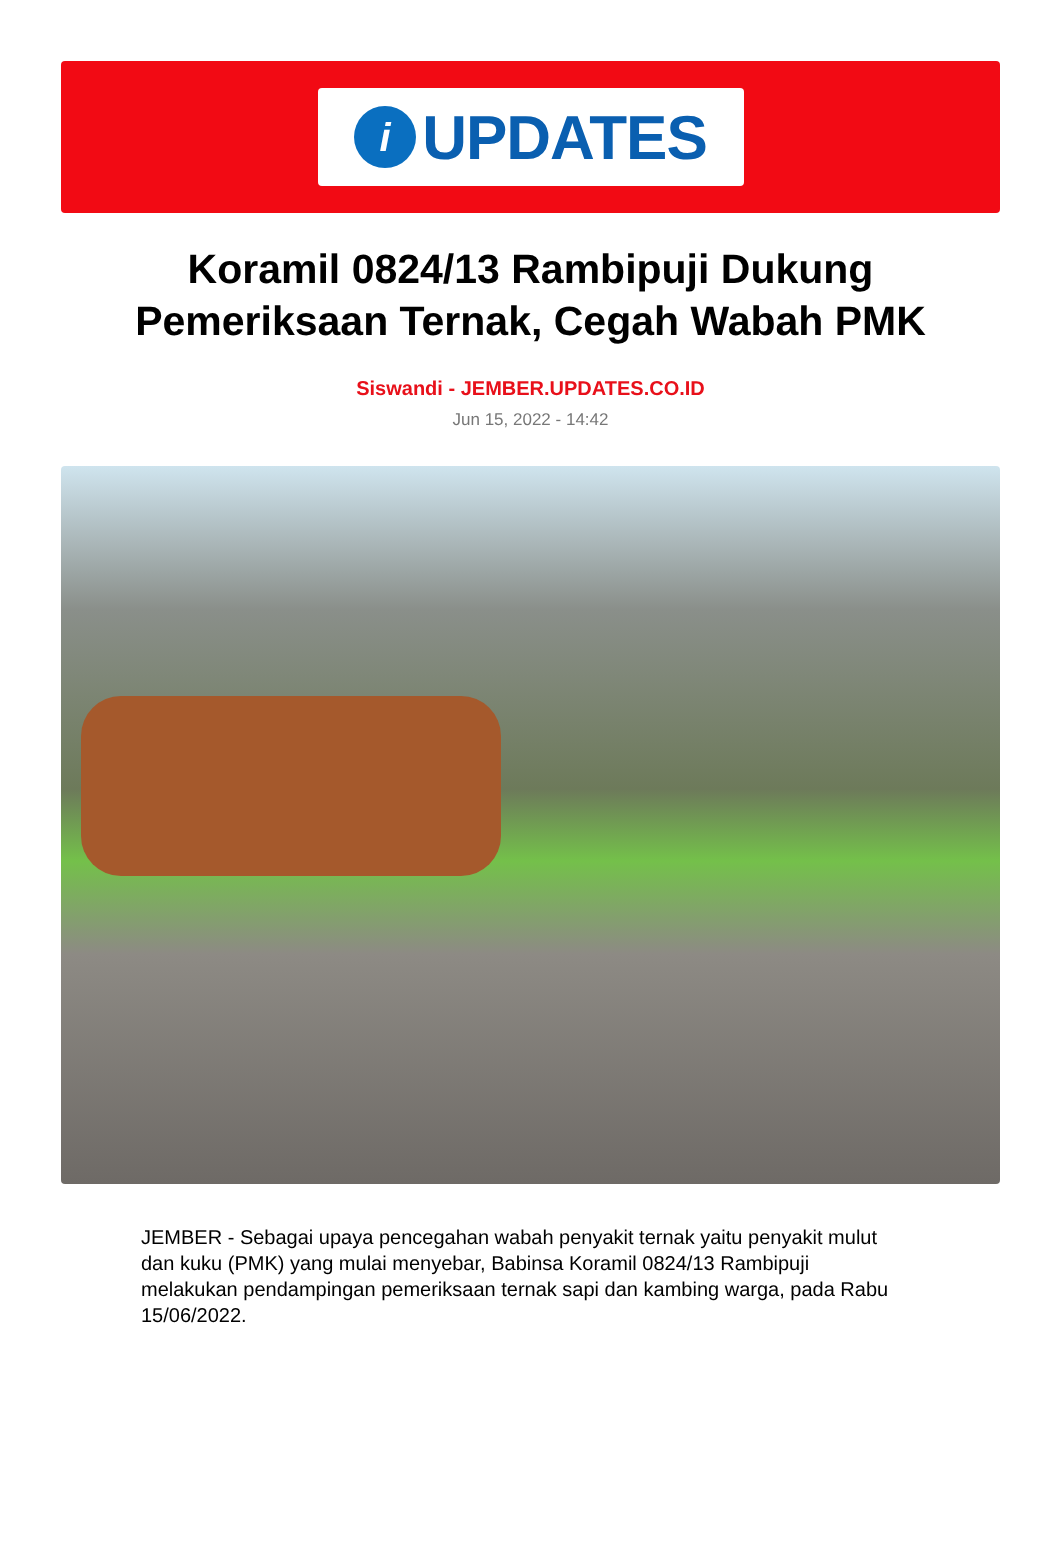i
UPDATES
Koramil 0824/13 Rambipuji Dukung Pemeriksaan Ternak, Cegah Wabah PMK
Siswandi - JEMBER.UPDATES.CO.ID
Jun 15, 2022 - 14:42
JEMBER - Sebagai upaya pencegahan wabah penyakit ternak yaitu penyakit mulut dan kuku (PMK) yang mulai menyebar, Babinsa Koramil 0824/13 Rambipuji melakukan pendampingan pemeriksaan ternak sapi dan kambing warga, pada Rabu 15/06/2022.